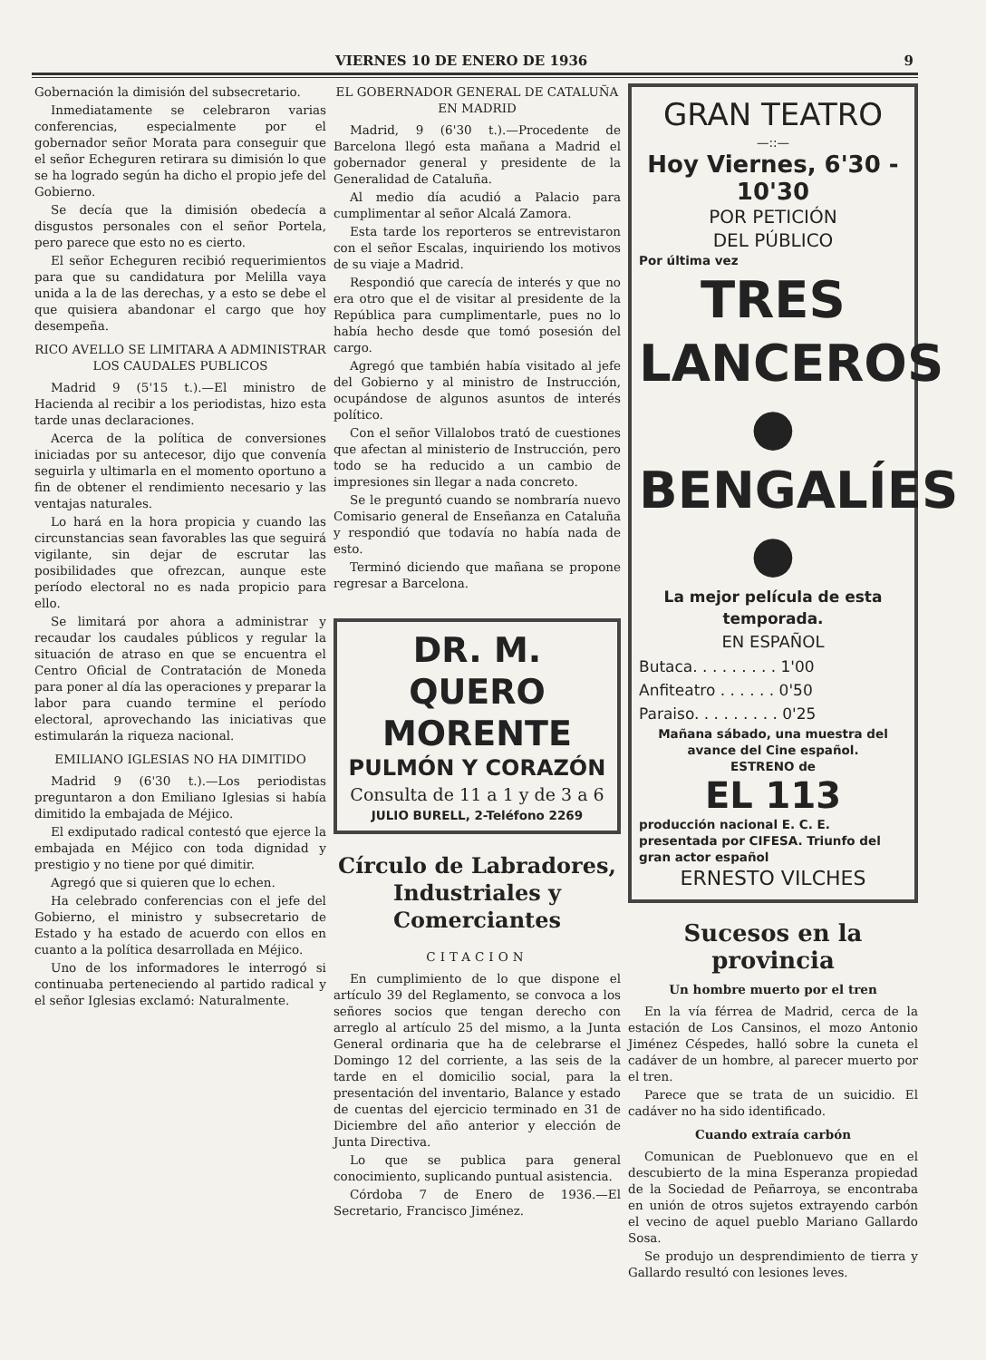VIERNES 10 DE ENERO DE 1936 9
Gobernación la dimisión del subsecretario.
Inmediatamente se celebraron varias conferencias, especialmente por el gobernador señor Morata para conseguir que el señor Echeguren retirara su dimisión lo que se ha logrado según ha dicho el propio jefe del Gobierno.
Se decía que la dimisión obedecía a disgustos personales con el señor Portela, pero parece que esto no es cierto.
El señor Echeguren recibió requerimientos para que su candidatura por Melilla vaya unida a la de las derechas, y a esto se debe el que quisiera abandonar el cargo que hoy desempeña.
RICO AVELLO SE LIMITARA A ADMINISTRAR LOS CAUDALES PUBLICOS
Madrid 9 (5'15 t.).—El ministro de Hacienda al recibir a los periodistas, hizo esta tarde unas declaraciones.
Acerca de la política de conversiones iniciadas por su antecesor, dijo que convenía seguirla y ultimarla en el momento oportuno a fin de obtener el rendimiento necesario y las ventajas naturales.
Lo hará en la hora propicia y cuando las circunstancias sean favorables las que seguirá vigilante, sin dejar de escrutar las posibilidades que ofrezcan, aunque este período electoral no es nada propicio para ello.
Se limitará por ahora a administrar y recaudar los caudales públicos y regular la situación de atraso en que se encuentra el Centro Oficial de Contratación de Moneda para poner al día las operaciones y preparar la labor para cuando termine el período electoral, aprovechando las iniciativas que estimularán la riqueza nacional.
EMILIANO IGLESIAS NO HA DIMITIDO
Madrid 9 (6'30 t.).—Los periodistas preguntaron a don Emiliano Iglesias si había dimitido la embajada de Méjico.
El exdiputado radical contestó que ejerce la embajada en Méjico con toda dignidad y prestigio y no tiene por qué dimitir.
Agregó que si quieren que lo echen.
Ha celebrado conferencias con el jefe del Gobierno, el ministro y subsecretario de Estado y ha estado de acuerdo con ellos en cuanto a la política desarrollada en Méjico.
Uno de los informadores le interrogó si continuaba perteneciendo al partido radical y el señor Iglesias exclamó: Naturalmente.
EL GOBERNADOR GENERAL DE CATALUÑA EN MADRID
Madrid, 9 (6'30 t.).—Procedente de Barcelona llegó esta mañana a Madrid el gobernador general y presidente de la Generalidad de Cataluña.
Al medio día acudió a Palacio para cumplimentar al señor Alcalá Zamora.
Esta tarde los reporteros se entrevistaron con el señor Escalas, inquiriendo los motivos de su viaje a Madrid.
Respondió que carecía de interés y que no era otro que el de visitar al presidente de la República para cumplimentarle, pues no lo había hecho desde que tomó posesión del cargo.
Agregó que también había visitado al jefe del Gobierno y al ministro de Instrucción, ocupándose de algunos asuntos de interés político.
Con el señor Villalobos trató de cuestiones que afectan al ministerio de Instrucción, pero todo se ha reducido a un cambio de impresiones sin llegar a nada concreto.
Se le preguntó cuando se nombraría nuevo Comisario general de Enseñanza en Cataluña y respondió que todavía no había nada de esto.
Terminó diciendo que mañana se propone regresar a Barcelona.
DR. M. QUERO MORENTE
PULMÓN Y CORAZÓN
Consulta de 11 a 1 y de 3 a 6
JULIO BURELL, 2-Teléfono 2269
Círculo de Labradores, Industriales y Comerciantes
CITACION
En cumplimiento de lo que dispone el artículo 39 del Reglamento, se convoca a los señores socios que tengan derecho con arreglo al artículo 25 del mismo, a la Junta General ordinaria que ha de celebrarse el Domingo 12 del corriente, a las seis de la tarde en el domicilio social, para la presentación del inventario, Balance y estado de cuentas del ejercicio terminado en 31 de Diciembre del año anterior y elección de Junta Directiva.
Lo que se publica para general conocimiento, suplicando puntual asistencia.
Córdoba 7 de Enero de 1936.—El Secretario, Francisco Jiménez.
GRAN TEATRO
—::—
Hoy Viernes, 6'30 - 10'30
POR PETICIÓN
DEL PÚBLICO
Por última vez
TRES LANCEROS
● BENGALÍES ●
La mejor película de esta temporada.
EN ESPAÑOL
Butaca. . . . . . . . . 1'00
Anfiteatro . . . . . . 0'50
Paraiso. . . . . . . . . 0'25
Mañana sábado, una muestra del avance del Cine español.
ESTRENO de
EL 113
producción nacional E. C. E. presentada por CIFESA. Triunfo del gran actor español
ERNESTO VILCHES
Sucesos en la provincia
Un hombre muerto por el tren
En la vía férrea de Madrid, cerca de la estación de Los Cansinos, el mozo Antonio Jiménez Céspedes, halló sobre la cuneta el cadáver de un hombre, al parecer muerto por el tren.
Parece que se trata de un suicidio. El cadáver no ha sido identificado.
Cuando extraía carbón
Comunican de Pueblonuevo que en el descubierto de la mina Esperanza propiedad de la Sociedad de Peñarroya, se encontraba en unión de otros sujetos extrayendo carbón el vecino de aquel pueblo Mariano Gallardo Sosa.
Se produjo un desprendimiento de tierra y Gallardo resultó con lesiones leves.